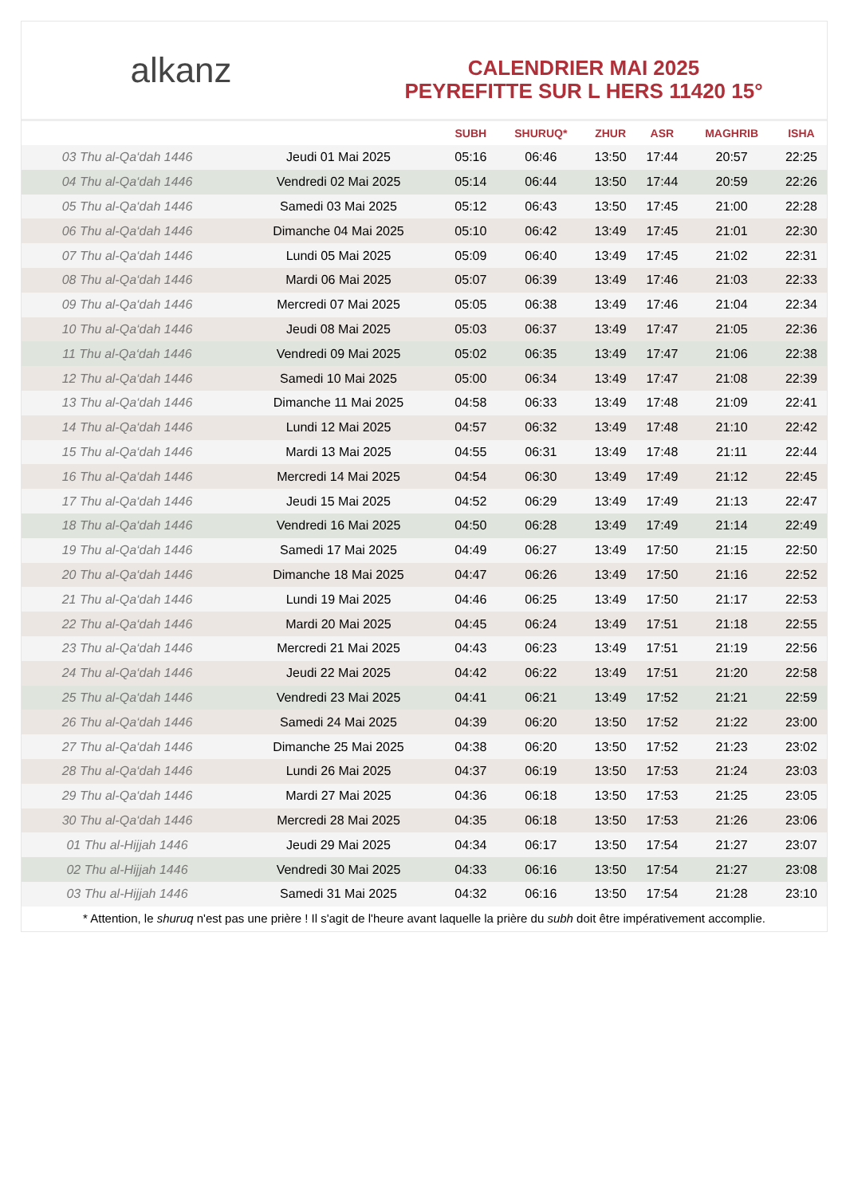alkanz
CALENDRIER MAI 2025
PEYREFITTE SUR L HERS 11420 15°
| | | SUBH | SHURUQ* | ZHUR | ASR | MAGHRIB | ISHA |
| --- | --- | --- | --- | --- | --- | --- | --- |
| 03 Thu al-Qa‘dah 1446 | Jeudi 01 Mai 2025 | 05:16 | 06:46 | 13:50 | 17:44 | 20:57 | 22:25 |
| 04 Thu al-Qa‘dah 1446 | Vendredi 02 Mai 2025 | 05:14 | 06:44 | 13:50 | 17:44 | 20:59 | 22:26 |
| 05 Thu al-Qa‘dah 1446 | Samedi 03 Mai 2025 | 05:12 | 06:43 | 13:50 | 17:45 | 21:00 | 22:28 |
| 06 Thu al-Qa‘dah 1446 | Dimanche 04 Mai 2025 | 05:10 | 06:42 | 13:49 | 17:45 | 21:01 | 22:30 |
| 07 Thu al-Qa‘dah 1446 | Lundi 05 Mai 2025 | 05:09 | 06:40 | 13:49 | 17:45 | 21:02 | 22:31 |
| 08 Thu al-Qa‘dah 1446 | Mardi 06 Mai 2025 | 05:07 | 06:39 | 13:49 | 17:46 | 21:03 | 22:33 |
| 09 Thu al-Qa‘dah 1446 | Mercredi 07 Mai 2025 | 05:05 | 06:38 | 13:49 | 17:46 | 21:04 | 22:34 |
| 10 Thu al-Qa‘dah 1446 | Jeudi 08 Mai 2025 | 05:03 | 06:37 | 13:49 | 17:47 | 21:05 | 22:36 |
| 11 Thu al-Qa‘dah 1446 | Vendredi 09 Mai 2025 | 05:02 | 06:35 | 13:49 | 17:47 | 21:06 | 22:38 |
| 12 Thu al-Qa‘dah 1446 | Samedi 10 Mai 2025 | 05:00 | 06:34 | 13:49 | 17:47 | 21:08 | 22:39 |
| 13 Thu al-Qa‘dah 1446 | Dimanche 11 Mai 2025 | 04:58 | 06:33 | 13:49 | 17:48 | 21:09 | 22:41 |
| 14 Thu al-Qa‘dah 1446 | Lundi 12 Mai 2025 | 04:57 | 06:32 | 13:49 | 17:48 | 21:10 | 22:42 |
| 15 Thu al-Qa‘dah 1446 | Mardi 13 Mai 2025 | 04:55 | 06:31 | 13:49 | 17:48 | 21:11 | 22:44 |
| 16 Thu al-Qa‘dah 1446 | Mercredi 14 Mai 2025 | 04:54 | 06:30 | 13:49 | 17:49 | 21:12 | 22:45 |
| 17 Thu al-Qa‘dah 1446 | Jeudi 15 Mai 2025 | 04:52 | 06:29 | 13:49 | 17:49 | 21:13 | 22:47 |
| 18 Thu al-Qa‘dah 1446 | Vendredi 16 Mai 2025 | 04:50 | 06:28 | 13:49 | 17:49 | 21:14 | 22:49 |
| 19 Thu al-Qa‘dah 1446 | Samedi 17 Mai 2025 | 04:49 | 06:27 | 13:49 | 17:50 | 21:15 | 22:50 |
| 20 Thu al-Qa‘dah 1446 | Dimanche 18 Mai 2025 | 04:47 | 06:26 | 13:49 | 17:50 | 21:16 | 22:52 |
| 21 Thu al-Qa‘dah 1446 | Lundi 19 Mai 2025 | 04:46 | 06:25 | 13:49 | 17:50 | 21:17 | 22:53 |
| 22 Thu al-Qa‘dah 1446 | Mardi 20 Mai 2025 | 04:45 | 06:24 | 13:49 | 17:51 | 21:18 | 22:55 |
| 23 Thu al-Qa‘dah 1446 | Mercredi 21 Mai 2025 | 04:43 | 06:23 | 13:49 | 17:51 | 21:19 | 22:56 |
| 24 Thu al-Qa‘dah 1446 | Jeudi 22 Mai 2025 | 04:42 | 06:22 | 13:49 | 17:51 | 21:20 | 22:58 |
| 25 Thu al-Qa‘dah 1446 | Vendredi 23 Mai 2025 | 04:41 | 06:21 | 13:49 | 17:52 | 21:21 | 22:59 |
| 26 Thu al-Qa‘dah 1446 | Samedi 24 Mai 2025 | 04:39 | 06:20 | 13:50 | 17:52 | 21:22 | 23:00 |
| 27 Thu al-Qa‘dah 1446 | Dimanche 25 Mai 2025 | 04:38 | 06:20 | 13:50 | 17:52 | 21:23 | 23:02 |
| 28 Thu al-Qa‘dah 1446 | Lundi 26 Mai 2025 | 04:37 | 06:19 | 13:50 | 17:53 | 21:24 | 23:03 |
| 29 Thu al-Qa‘dah 1446 | Mardi 27 Mai 2025 | 04:36 | 06:18 | 13:50 | 17:53 | 21:25 | 23:05 |
| 30 Thu al-Qa‘dah 1446 | Mercredi 28 Mai 2025 | 04:35 | 06:18 | 13:50 | 17:53 | 21:26 | 23:06 |
| 01 Thu al-Hijjah 1446 | Jeudi 29 Mai 2025 | 04:34 | 06:17 | 13:50 | 17:54 | 21:27 | 23:07 |
| 02 Thu al-Hijjah 1446 | Vendredi 30 Mai 2025 | 04:33 | 06:16 | 13:50 | 17:54 | 21:27 | 23:08 |
| 03 Thu al-Hijjah 1446 | Samedi 31 Mai 2025 | 04:32 | 06:16 | 13:50 | 17:54 | 21:28 | 23:10 |
* Attention, le shuruq n'est pas une prière ! Il s'agit de l'heure avant laquelle la prière du subh doit être impérativement accomplie.